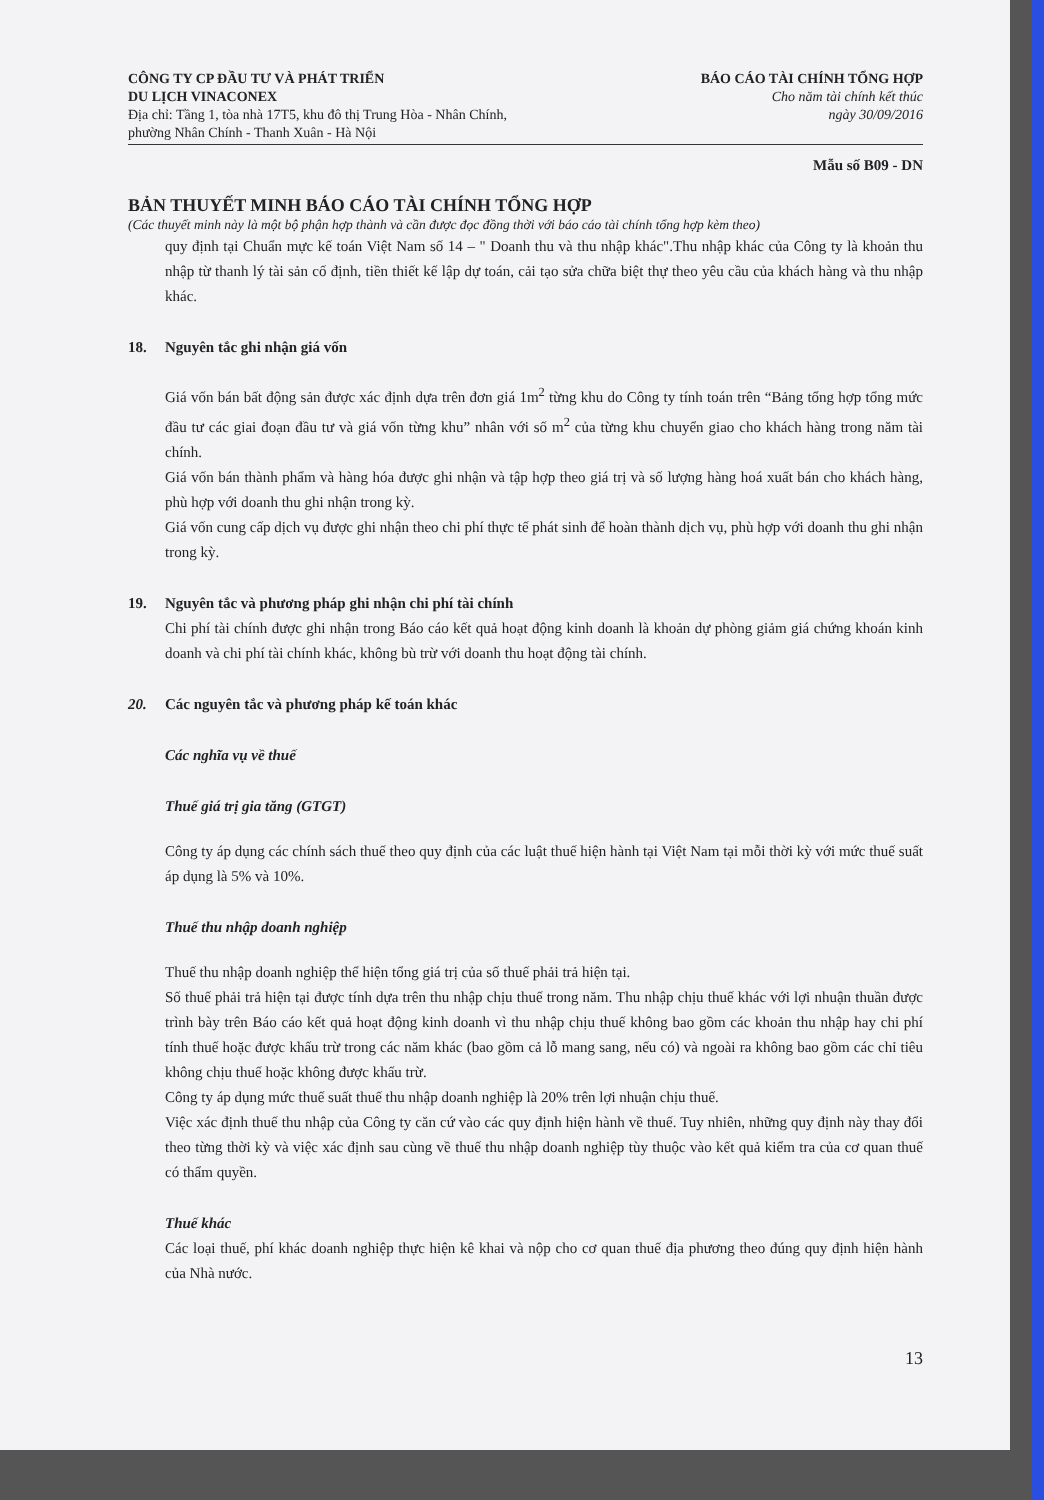CÔNG TY CP ĐẦU TƯ VÀ PHÁT TRIỂN
DU LỊCH VINACONEX
Địa chỉ: Tầng 1, tòa nhà 17T5, khu đô thị Trung Hòa - Nhân Chính,
phường Nhân Chính - Thanh Xuân - Hà Nội
BÁO CÁO TÀI CHÍNH TỔNG HỢP
Cho năm tài chính kết thúc
ngày 30/09/2016
Mẫu số B09 - DN
BẢN THUYẾT MINH BÁO CÁO TÀI CHÍNH TỔNG HỢP
(Các thuyết minh này là một bộ phận hợp thành và cần được đọc đồng thời với báo cáo tài chính tổng hợp kèm theo)
quy định tại Chuẩn mực kế toán Việt Nam số 14 – " Doanh thu và thu nhập khác".Thu nhập khác của Công ty là khoản thu nhập từ thanh lý tài sản cố định, tiền thiết kế lập dự toán, cải tạo sửa chữa biệt thự theo yêu cầu của khách hàng và thu nhập khác.
18. Nguyên tắc ghi nhận giá vốn
Giá vốn bán bất động sản được xác định dựa trên đơn giá 1m<sup>2</sup> từng khu do Công ty tính toán trên “Bảng tổng hợp tổng mức đầu tư các giai đoạn đầu tư và giá vốn từng khu” nhân với số m<sup>2</sup> của từng khu chuyển giao cho khách hàng trong năm tài chính.
Giá vốn bán thành phẩm và hàng hóa được ghi nhận và tập hợp theo giá trị và số lượng hàng hoá xuất bán cho khách hàng, phù hợp với doanh thu ghi nhận trong kỳ.
Giá vốn cung cấp dịch vụ được ghi nhận theo chi phí thực tế phát sinh để hoàn thành dịch vụ, phù hợp với doanh thu ghi nhận trong kỳ.
19. Nguyên tắc và phương pháp ghi nhận chi phí tài chính
Chi phí tài chính được ghi nhận trong Báo cáo kết quả hoạt động kinh doanh là khoản dự phòng giảm giá chứng khoán kinh doanh và chi phí tài chính khác, không bù trừ với doanh thu hoạt động tài chính.
20. Các nguyên tắc và phương pháp kế toán khác
Các nghĩa vụ về thuế
Thuế giá trị gia tăng (GTGT)
Công ty áp dụng các chính sách thuế theo quy định của các luật thuế hiện hành tại Việt Nam tại mỗi thời kỳ với mức thuế suất áp dụng là 5% và 10%.
Thuế thu nhập doanh nghiệp
Thuế thu nhập doanh nghiệp thể hiện tổng giá trị của số thuế phải trả hiện tại.
Số thuế phải trả hiện tại được tính dựa trên thu nhập chịu thuế trong năm. Thu nhập chịu thuế khác với lợi nhuận thuần được trình bày trên Báo cáo kết quả hoạt động kinh doanh vì thu nhập chịu thuế không bao gồm các khoản thu nhập hay chi phí tính thuế hoặc được khấu trừ trong các năm khác (bao gồm cả lỗ mang sang, nếu có) và ngoài ra không bao gồm các chỉ tiêu không chịu thuế hoặc không được khấu trừ.
Công ty áp dụng mức thuế suất thuế thu nhập doanh nghiệp là 20% trên lợi nhuận chịu thuế.
Việc xác định thuế thu nhập của Công ty căn cứ vào các quy định hiện hành về thuế. Tuy nhiên, những quy định này thay đổi theo từng thời kỳ và việc xác định sau cùng về thuế thu nhập doanh nghiệp tùy thuộc vào kết quả kiểm tra của cơ quan thuế có thẩm quyền.
Thuế khác
Các loại thuế, phí khác doanh nghiệp thực hiện kê khai và nộp cho cơ quan thuế địa phương theo đúng quy định hiện hành của Nhà nước.
13